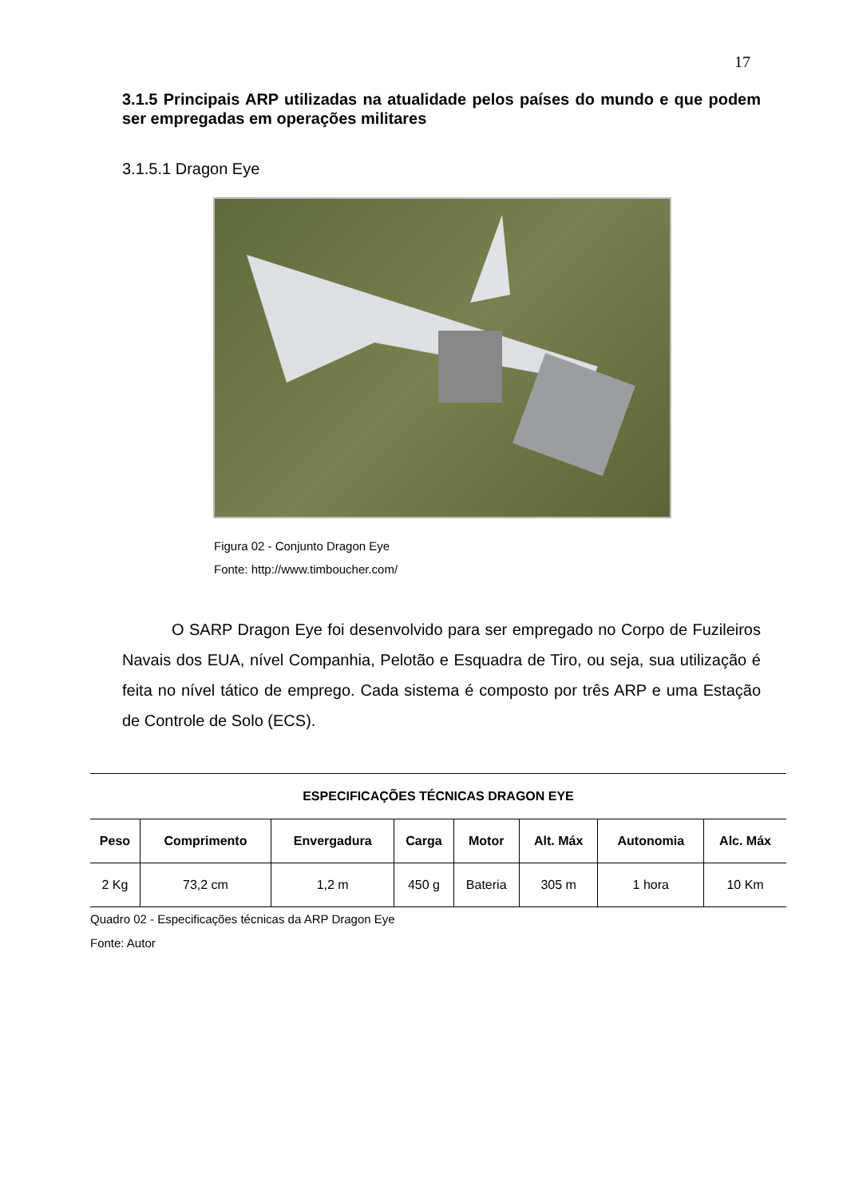17
3.1.5 Principais ARP utilizadas na atualidade pelos países do mundo e que podem ser empregadas em operações militares
3.1.5.1 Dragon Eye
Figura 02 - Conjunto Dragon Eye
Fonte: http://www.timboucher.com/
O SARP Dragon Eye foi desenvolvido para ser empregado no Corpo de Fuzileiros Navais dos EUA, nível Companhia, Pelotão e Esquadra de Tiro, ou seja, sua utilização é feita no nível tático de emprego. Cada sistema é composto por três ARP e uma Estação de Controle de Solo (ECS).
| ESPECIFICAÇÕES TÉCNICAS DRAGON EYE | | | | | | | |
| --- | --- | --- | --- | --- | --- | --- | --- |
| Peso | Comprimento | Envergadura | Carga | Motor | Alt. Máx | Autonomia | Alc. Máx |
| 2 Kg | 73,2 cm | 1,2 m | 450 g | Bateria | 305 m | 1 hora | 10 Km |
Quadro 02 - Especificações técnicas da ARP Dragon Eye
Fonte: Autor